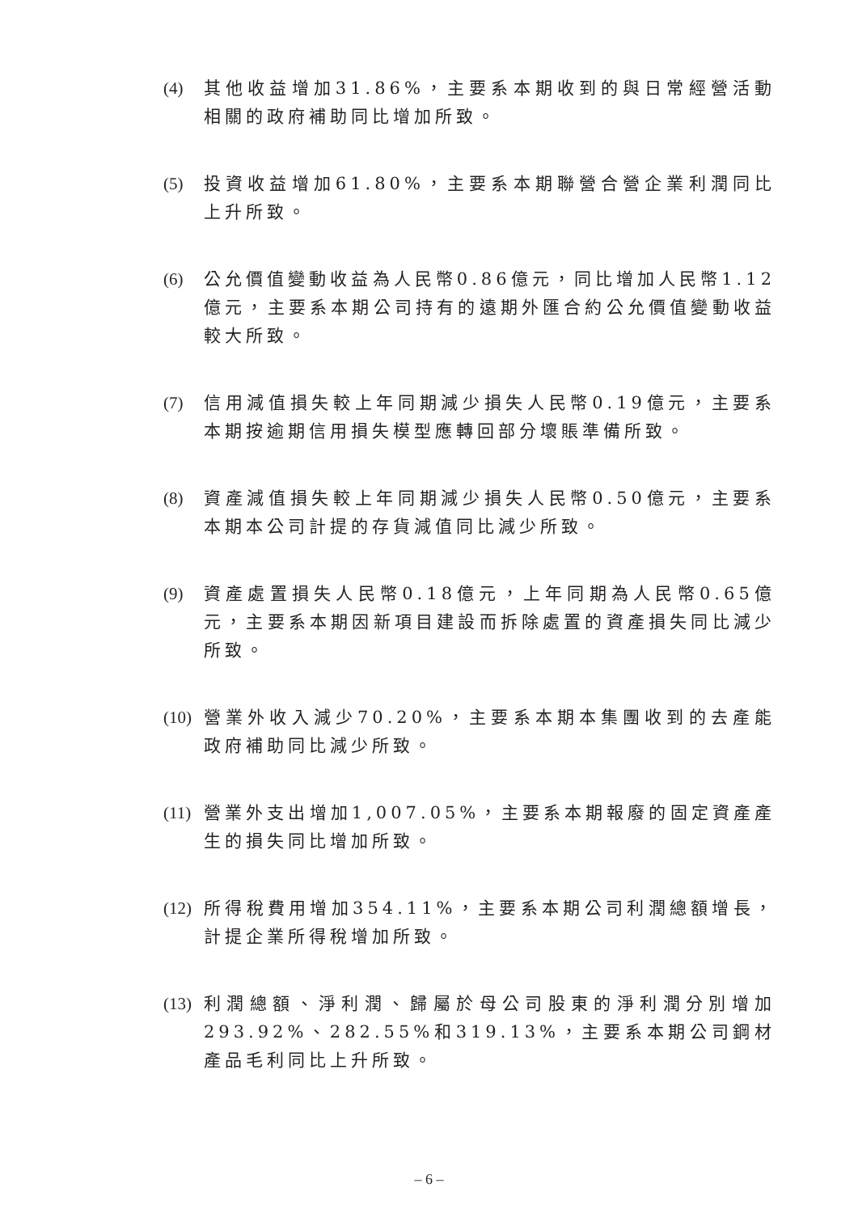(4) 其他收益增加31.86%，主要系本期收到的與日常經營活動相關的政府補助同比增加所致。
(5) 投資收益增加61.80%，主要系本期聯營合營企業利潤同比上升所致。
(6) 公允價值變動收益為人民幣0.86億元，同比增加人民幣1.12億元，主要系本期公司持有的遠期外匯合約公允價值變動收益較大所致。
(7) 信用減值損失較上年同期減少損失人民幣0.19億元，主要系本期按逾期信用損失模型應轉回部分壞賬準備所致。
(8) 資產減值損失較上年同期減少損失人民幣0.50億元，主要系本期本公司計提的存貨減值同比減少所致。
(9) 資產處置損失人民幣0.18億元，上年同期為人民幣0.65億元，主要系本期因新項目建設而拆除處置的資產損失同比減少所致。
(10) 營業外收入減少70.20%，主要系本期本集團收到的去產能政府補助同比減少所致。
(11) 營業外支出增加1,007.05%，主要系本期報廢的固定資產產生的損失同比增加所致。
(12) 所得稅費用增加354.11%，主要系本期公司利潤總額增長，計提企業所得稅增加所致。
(13) 利潤總額、淨利潤、歸屬於母公司股東的淨利潤分別增加293.92%、282.55%和319.13%，主要系本期公司鋼材產品毛利同比上升所致。
– 6 –